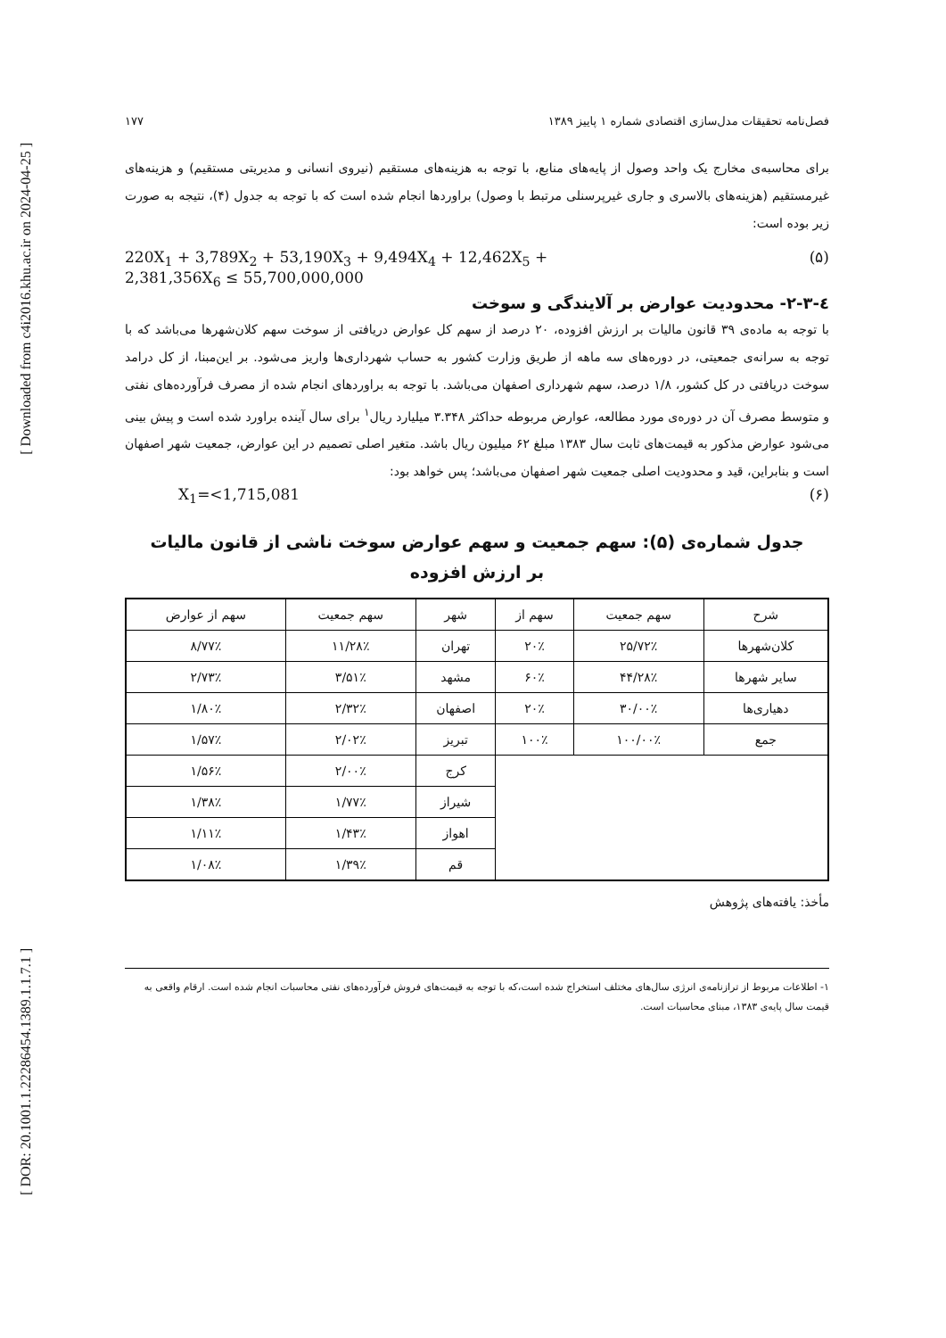[ Downloaded from c4i2016.khu.ac.ir on 2024-04-25 ]
[ DOR: 20.1001.1.22286454.1389.1.1.7.1 ]
فصل‌نامه تحقیقات مدل‌سازی اقتصادی شماره ۱ پاییز ۱۳۸۹ ۱۷۷
برای محاسبه‌ی مخارج یک واحد وصول از پایه‌های منابع، با توجه به هزینه‌های مستقیم (نیروی انسانی و مدیریتی مستقیم) و هزینه‌های غیرمستقیم (هزینه‌های بالاسری و جاری غیرپرسنلی مرتبط با وصول) براوردها انجام شده است که با توجه به جدول (۴)، نتیجه به صورت زیر بوده است:
220X<sub>1</sub> + 3,789X<sub>2</sub> + 53,190X<sub>3</sub> + 9,494X<sub>4</sub> + 12,462X<sub>5</sub> +
2,381,356X<sub>6</sub> ≤ 55,700,000,000 (۵)
٤-۲-۳- محدودیت عوارض بر آلایندگی و سوخت
با توجه به ماده‌ی ۳۹ قانون مالیات بر ارزش افزوده، ۲۰ درصد از سهم کل عوارض دریافتی از سوخت سهم کلان‌شهرها می‌باشد که با توجه به سرانه‌ی جمعیتی، در دوره‌های سه ماهه از طریق وزارت کشور به حساب شهرداری‌ها واریز می‌شود. بر این‌مبنا، از کل درامد سوخت دریافتی در کل کشور، ۱/۸ درصد، سهم شهرداری اصفهان می‌باشد. با توجه به براوردهای انجام شده از مصرف فرآورده‌های نفتی و متوسط مصرف آن در دوره‌ی مورد مطالعه، عوارض مربوطه حداکثر ۳.۳۴۸ میلیارد ریال<sup>۱</sup> برای سال آینده براورد شده است و پیش بینی می‌شود عوارض مذکور به قیمت‌های ثابت سال ۱۳۸۳ مبلغ ۶۲ میلیون ریال باشد. متغیر اصلی تصمیم در این عوارض، جمعیت شهر اصفهان است و بنابراین، قید و محدودیت اصلی جمعیت شهر اصفهان می‌باشد؛ پس خواهد بود:
X<sub>1</sub>=<1,715,081 (۶)
جدول شماره‌ی (۵): سهم جمعیت و سهم عوارض سوخت ناشی از قانون مالیات
بر ارزش افزوده
| شرح | سهم جمعیت | سهم از | شهر | سهم جمعیت | سهم از عوارض |
| --- | --- | --- | --- | --- | --- |
| کلان‌شهرها | ۲۵/۷۲٪ | ۲۰٪ | تهران | ۱۱/۲۸٪ | ۸/۷۷٪ |
| سایر شهرها | ۴۴/۲۸٪ | ۶۰٪ | مشهد | ۳/۵۱٪ | ۲/۷۳٪ |
| دهیاری‌ها | ۳۰/۰۰٪ | ۲۰٪ | اصفهان | ۲/۳۲٪ | ۱/۸۰٪ |
| جمع | ۱۰۰/۰۰٪ | ۱۰۰٪ | تبریز | ۲/۰۲٪ | ۱/۵۷٪ |
| | | | کرج | ۲/۰۰٪ | ۱/۵۶٪ |
| | | | شیراز | ۱/۷۷٪ | ۱/۳۸٪ |
| | | | اهواز | ۱/۴۳٪ | ۱/۱۱٪ |
| | | | قم | ۱/۳۹٪ | ۱/۰۸٪ |
مأخذ: یافته‌های پژوهش
۱- اطلاعات مربوط از ترازنامه‌ی انرژی سال‌های مختلف استخراج شده است،که با توجه به قیمت‌های فروش فرآورده‌های نفتی محاسبات انجام شده است. ارقام واقعی به قیمت سال پایه‌ی ۱۳۸۳، مبنای محاسبات است.